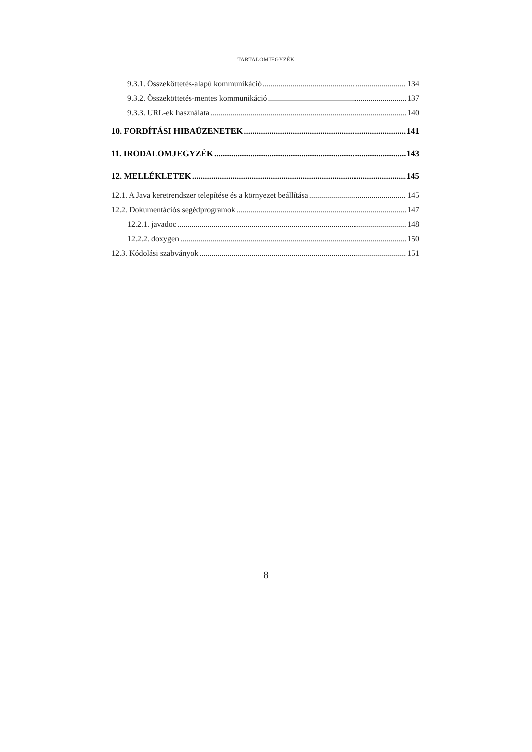TARTALOMJEGYZÉK
9.3.1. Összeköttetés-alapú kommunikáció 134
9.3.2. Összeköttetés-mentes kommunikáció 137
9.3.3. URL-ek használata 140
10. FORDÍTÁSI HIBAÜZENETEK 141
11. IRODALOMJEGYZÉK 143
12. MELLÉKLETEK 145
12.1. A Java keretrendszer telepítése és a környezet beállítása 145
12.2. Dokumentációs segédprogramok 147
12.2.1. javadoc 148
12.2.2. doxygen 150
12.3. Kódolási szabványok 151
8